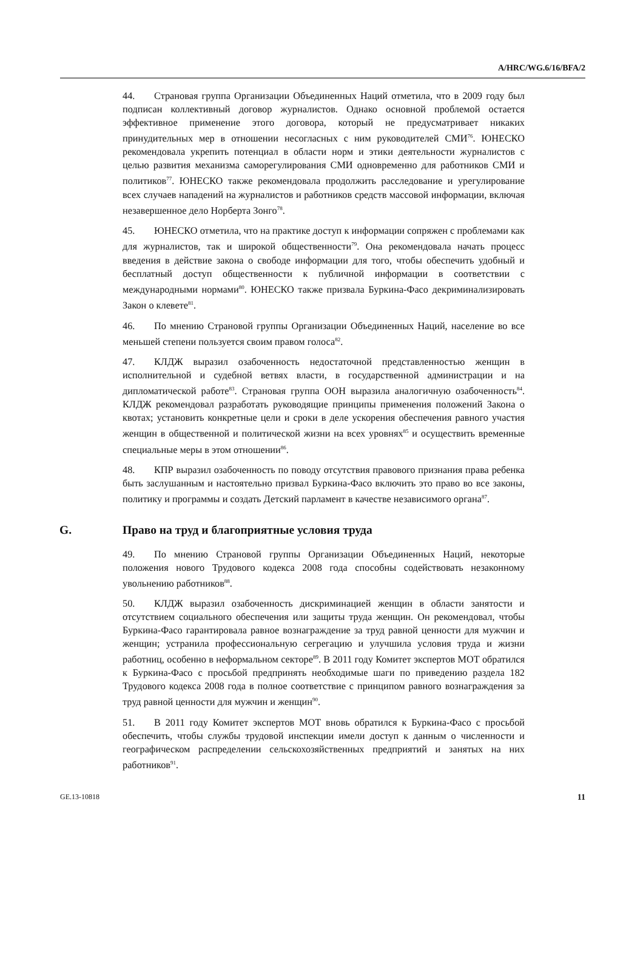A/HRC/WG.6/16/BFA/2
44. Страновая группа Организации Объединенных Наций отметила, что в 2009 году был подписан коллективный договор журналистов. Однако основной проблемой остается эффективное применение этого договора, который не предусматривает никаких принудительных мер в отношении несогласных с ним руководителей СМИ<sup>76</sup>. ЮНЕСКО рекомендовала укрепить потенциал в области норм и этики деятельности журналистов с целью развития механизма саморегулирования СМИ одновременно для работников СМИ и политиков<sup>77</sup>. ЮНЕСКО также рекомендовала продолжить расследование и урегулирование всех случаев нападений на журналистов и работников средств массовой информации, включая незавершенное дело Норберта Зонго<sup>78</sup>.
45. ЮНЕСКО отметила, что на практике доступ к информации сопряжен с проблемами как для журналистов, так и широкой общественности<sup>79</sup>. Она рекомендовала начать процесс введения в действие закона о свободе информации для того, чтобы обеспечить удобный и бесплатный доступ общественности к публичной информации в соответствии с международными нормами<sup>80</sup>. ЮНЕСКО также призвала Буркина-Фасо декриминализировать Закон о клевете<sup>81</sup>.
46. По мнению Страновой группы Организации Объединенных Наций, население во все меньшей степени пользуется своим правом голоса<sup>82</sup>.
47. КЛДЖ выразил озабоченность недостаточной представленностью женщин в исполнительной и судебной ветвях власти, в государственной администрации и на дипломатической работе<sup>83</sup>. Страновая группа ООН выразила аналогичную озабоченность<sup>84</sup>. КЛДЖ рекомендовал разработать руководящие принципы применения положений Закона о квотах; установить конкретные цели и сроки в деле ускорения обеспечения равного участия женщин в общественной и политической жизни на всех уровнях<sup>85</sup> и осуществить временные специальные меры в этом отношении<sup>86</sup>.
48. КПР выразил озабоченность по поводу отсутствия правового признания права ребенка быть заслушанным и настоятельно призвал Буркина-Фасо включить это право во все законы, политику и программы и создать Детский парламент в качестве независимого органа<sup>87</sup>.
G. Право на труд и благоприятные условия труда
49. По мнению Страновой группы Организации Объединенных Наций, некоторые положения нового Трудового кодекса 2008 года способны содействовать незаконному увольнению работников<sup>88</sup>.
50. КЛДЖ выразил озабоченность дискриминацией женщин в области занятости и отсутствием социального обеспечения или защиты труда женщин. Он рекомендовал, чтобы Буркина-Фасо гарантировала равное вознаграждение за труд равной ценности для мужчин и женщин; устранила профессиональную сегрегацию и улучшила условия труда и жизни работниц, особенно в неформальном секторе<sup>89</sup>. В 2011 году Комитет экспертов МОТ обратился к Буркина-Фасо с просьбой предпринять необходимые шаги по приведению раздела 182 Трудового кодекса 2008 года в полное соответствие с принципом равного вознаграждения за труд равной ценности для мужчин и женщин<sup>90</sup>.
51. В 2011 году Комитет экспертов МОТ вновь обратился к Буркина-Фасо с просьбой обеспечить, чтобы службы трудовой инспекции имели доступ к данным о численности и географическом распределении сельскохозяйственных предприятий и занятых на них работников<sup>91</sup>.
GE.13-10818 11